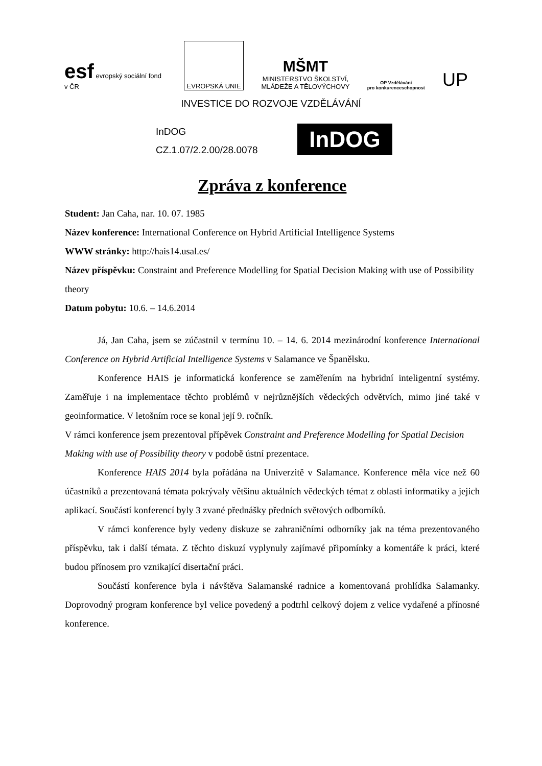esf evropský sociální fond v ČR
EVROPSKÁ UNIE
MŠMT
MINISTERSTVO ŠKOLSTVÍ,
MLÁDEŽE A TĚLOVÝCHOVY
OP Vzdělávání
pro konkurenceschopnost
UP
INVESTICE DO ROZVOJE VZDĚLÁVÁNÍ
InDOG
CZ.1.07/2.2.00/28.0078
InDOG
Zpráva z konference
Student: Jan Caha, nar. 10. 07. 1985
Název konference: International Conference on Hybrid Artificial Intelligence Systems
WWW stránky: http://hais14.usal.es/
Název příspěvku: Constraint and Preference Modelling for Spatial Decision Making with use of Possibility theory
Datum pobytu: 10.6. – 14.6.2014
Já, Jan Caha, jsem se zúčastnil v termínu 10. – 14. 6. 2014 mezinárodní konference International Conference on Hybrid Artificial Intelligence Systems v Salamance ve Španělsku.
Konference HAIS je informatická konference se zaměřením na hybridní inteligentní systémy. Zaměřuje i na implementace těchto problémů v nejrůznějších vědeckých odvětvích, mimo jiné také v geoinformatice. V letošním roce se konal její 9. ročník.
V rámci konference jsem prezentoval přípěvek Constraint and Preference Modelling for Spatial Decision Making with use of Possibility theory v podobě ústní prezentace.
Konference HAIS 2014 byla pořádána na Univerzitě v Salamance. Konference měla více než 60 účastníků a prezentovaná témata pokrývaly většinu aktuálních vědeckých témat z oblasti informatiky a jejich aplikací. Součástí konferencí byly 3 zvané přednášky předních světových odborníků.
V rámci konference byly vedeny diskuze se zahraničními odborníky jak na téma prezentovaného příspěvku, tak i další témata. Z těchto diskuzí vyplynuly zajímavé připomínky a komentáře k práci, které budou přínosem pro vznikající disertační práci.
Součástí konference byla i návštěva Salamanské radnice a komentovaná prohlídka Salamanky. Doprovodný program konference byl velice povedený a podtrhl celkový dojem z velice vydařené a přínosné konference.